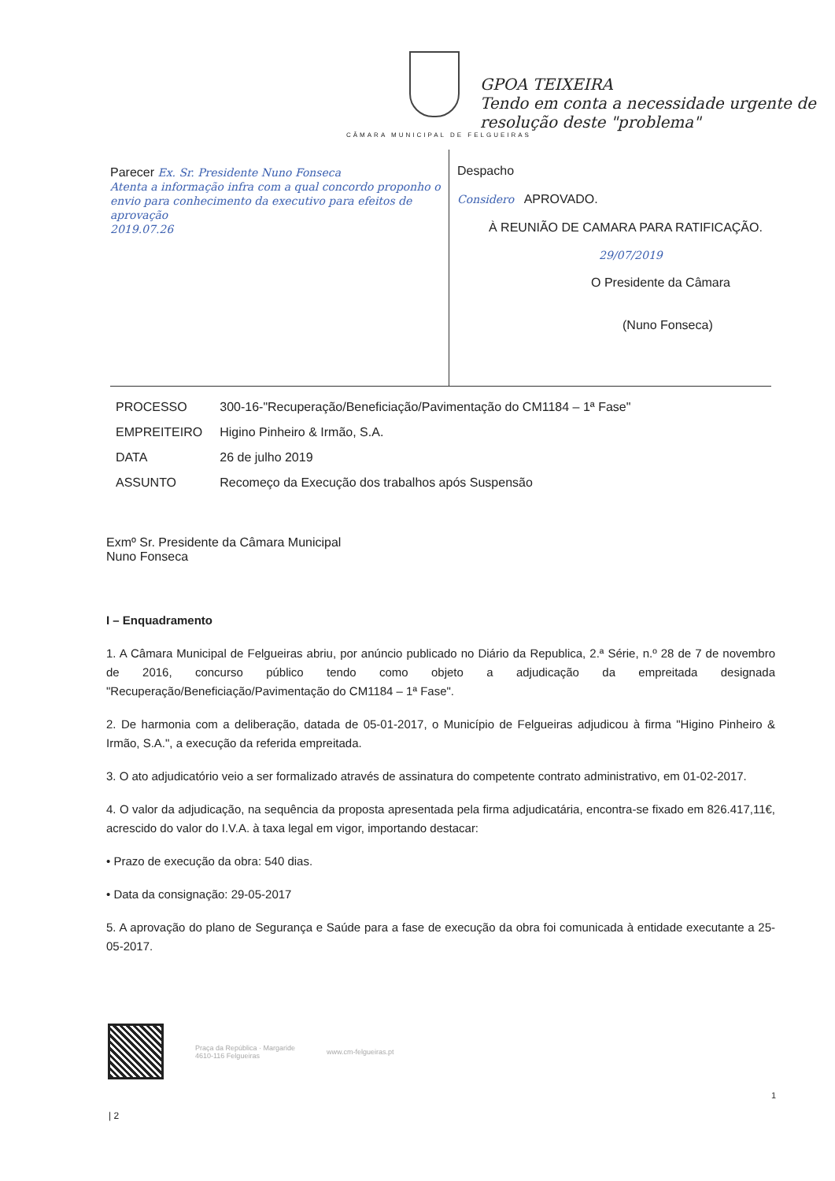CÂMARA MUNICIPAL DE FELGUEIRAS
GPOA TEIXEIRA
Tendo em conta a necessidade urgente de resolução deste "problema"
Parecer Ex. Sr. Presidente Nuno Fonseca
Atenta a informação infra com a qual concordo proponho o envio para conhecimento da executivo para efeitos de aprovação
2019.07.26
Despacho
Considero APROVADO.
À REUNIÃO DE CAMARA PARA RATIFICAÇÃO.
29/07/2019
O Presidente da Câmara
(Nuno Fonseca)
| PROCESSO | 300-16-"Recuperação/Beneficiação/Pavimentação do CM1184 – 1ª Fase" |
| EMPREITEIRO | Higino Pinheiro & Irmão, S.A. |
| DATA | 26 de julho 2019 |
| ASSUNTO | Recomeço da Execução dos trabalhos após Suspensão |
Exmº Sr. Presidente da Câmara Municipal
Nuno Fonseca
I – Enquadramento
1. A Câmara Municipal de Felgueiras abriu, por anúncio publicado no Diário da Republica, 2.ª Série, n.º 28 de 7 de novembro de 2016, concurso público tendo como objeto a adjudicação da empreitada designada "Recuperação/Beneficiação/Pavimentação do CM1184 – 1ª Fase".
2. De harmonia com a deliberação, datada de 05-01-2017, o Município de Felgueiras adjudicou à firma "Higino Pinheiro & Irmão, S.A.", a execução da referida empreitada.
3. O ato adjudicatório veio a ser formalizado através de assinatura do competente contrato administrativo, em 01-02-2017.
4. O valor da adjudicação, na sequência da proposta apresentada pela firma adjudicatária, encontra-se fixado em 826.417,11€, acrescido do valor do I.V.A. à taxa legal em vigor, importando destacar:
• Prazo de execução da obra: 540 dias.
• Data da consignação: 29-05-2017
5. A aprovação do plano de Segurança e Saúde para a fase de execução da obra foi comunicada à entidade executante a 25-05-2017.
Praça da República · Margaride
4610-116 Felgueiras
www.cm-felgueiras.pt
| 2
1